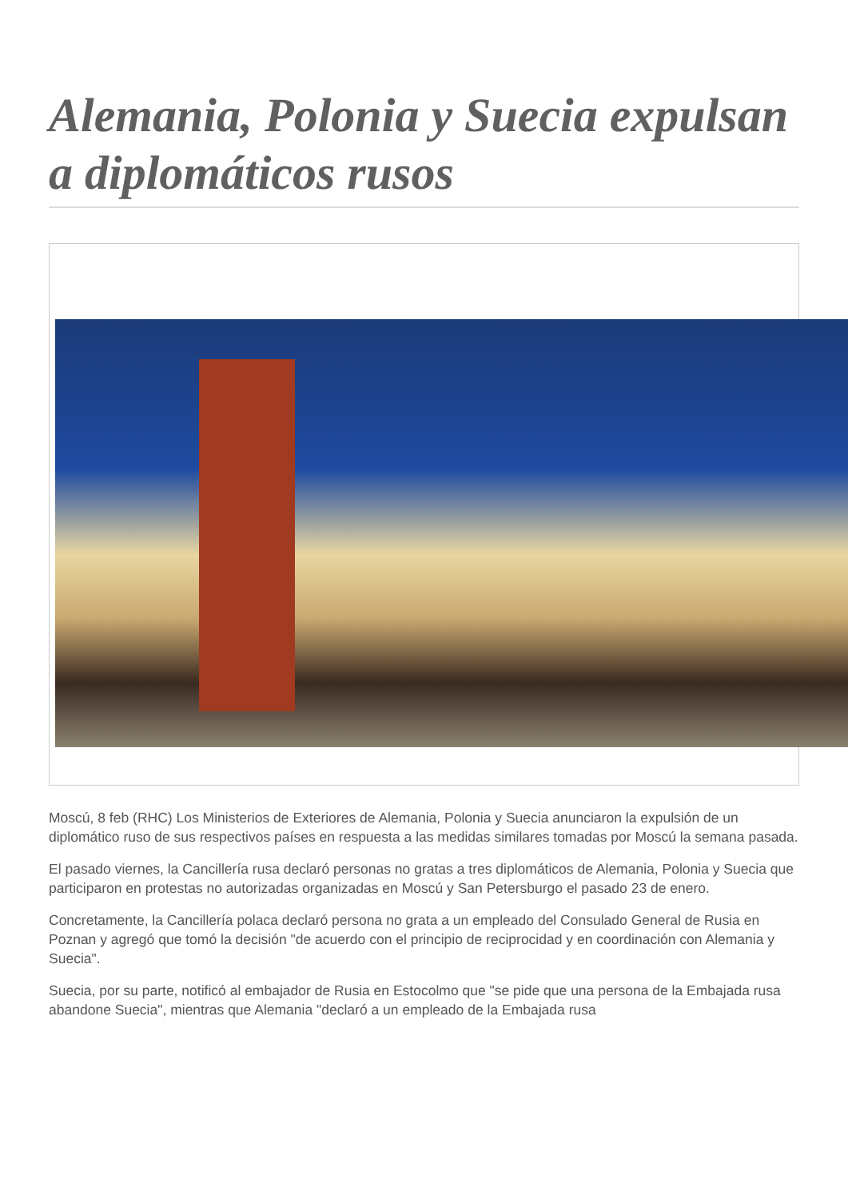Alemania, Polonia y Suecia expulsan a diplomáticos rusos
Moscú, 8 feb (RHC) Los Ministerios de Exteriores de Alemania, Polonia y Suecia anunciaron la expulsión de un diplomático ruso de sus respectivos países en respuesta a las medidas similares tomadas por Moscú la semana pasada.
El pasado viernes, la Cancillería rusa declaró personas no gratas a tres diplomáticos de Alemania, Polonia y Suecia que participaron en protestas no autorizadas organizadas en Moscú y San Petersburgo el pasado 23 de enero.
Concretamente, la Cancillería polaca declaró persona no grata a un empleado del Consulado General de Rusia en Poznan y agregó que tomó la decisión "de acuerdo con el principio de reciprocidad y en coordinación con Alemania y Suecia".
Suecia, por su parte, notificó al embajador de Rusia en Estocolmo que "se pide que una persona de la Embajada rusa abandone Suecia", mientras que Alemania "declaró a un empleado de la Embajada rusa